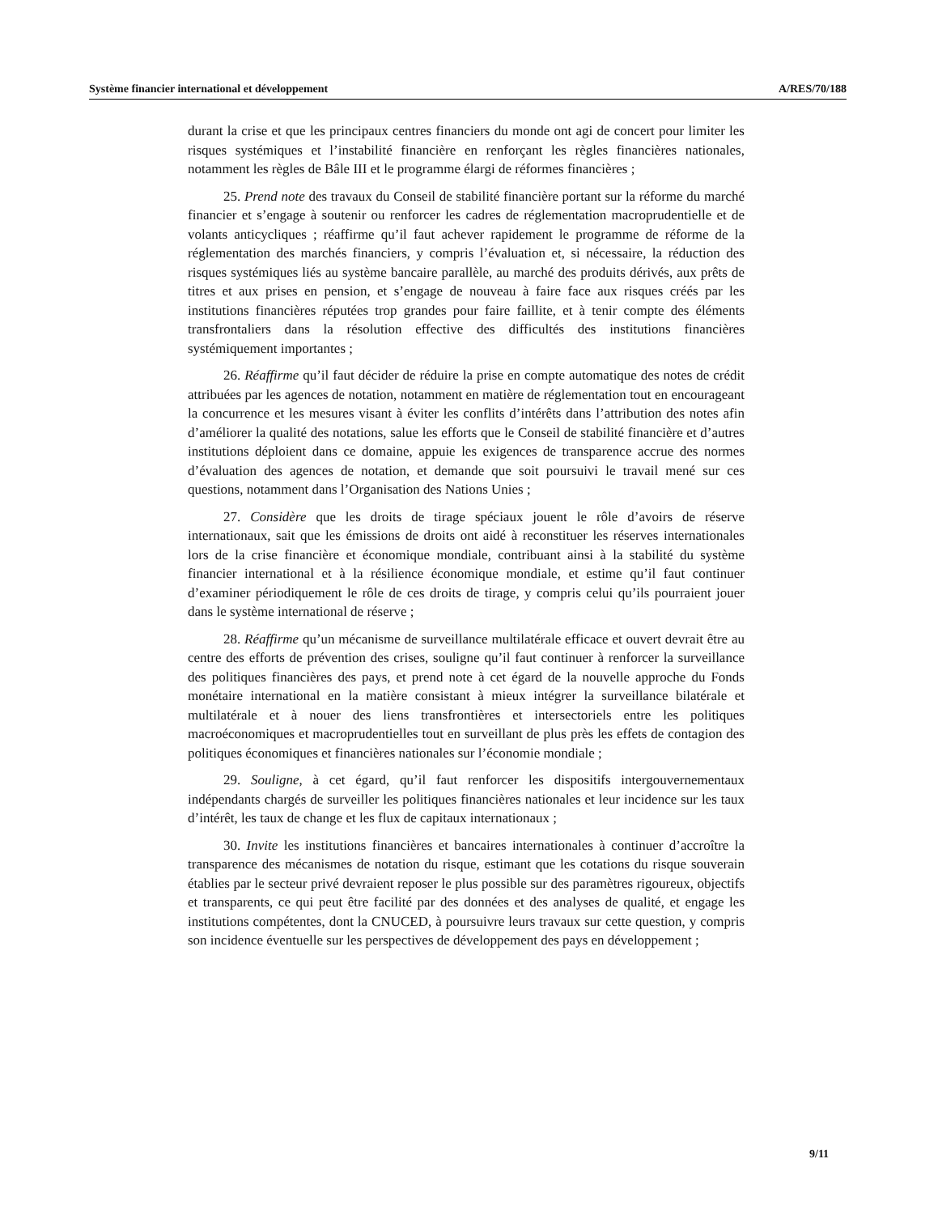Système financier international et développement A/RES/70/188
durant la crise et que les principaux centres financiers du monde ont agi de concert pour limiter les risques systémiques et l’instabilité financière en renforçant les règles financières nationales, notamment les règles de Bâle III et le programme élargi de réformes financières ;
25. Prend note des travaux du Conseil de stabilité financière portant sur la réforme du marché financier et s’engage à soutenir ou renforcer les cadres de réglementation macroprudentielle et de volants anticycliques ; réaffirme qu’il faut achever rapidement le programme de réforme de la réglementation des marchés financiers, y compris l’évaluation et, si nécessaire, la réduction des risques systémiques liés au système bancaire parallèle, au marché des produits dérivés, aux prêts de titres et aux prises en pension, et s’engage de nouveau à faire face aux risques créés par les institutions financières réputées trop grandes pour faire faillite, et à tenir compte des éléments transfrontaliers dans la résolution effective des difficultés des institutions financières systémiquement importantes ;
26. Réaffirme qu’il faut décider de réduire la prise en compte automatique des notes de crédit attribuées par les agences de notation, notamment en matière de réglementation tout en encourageant la concurrence et les mesures visant à éviter les conflits d’intérêts dans l’attribution des notes afin d’améliorer la qualité des notations, salue les efforts que le Conseil de stabilité financière et d’autres institutions déploient dans ce domaine, appuie les exigences de transparence accrue des normes d’évaluation des agences de notation, et demande que soit poursuivi le travail mené sur ces questions, notamment dans l’Organisation des Nations Unies ;
27. Considère que les droits de tirage spéciaux jouent le rôle d’avoirs de réserve internationaux, sait que les émissions de droits ont aidé à reconstituer les réserves internationales lors de la crise financière et économique mondiale, contribuant ainsi à la stabilité du système financier international et à la résilience économique mondiale, et estime qu’il faut continuer d’examiner périodiquement le rôle de ces droits de tirage, y compris celui qu’ils pourraient jouer dans le système international de réserve ;
28. Réaffirme qu’un mécanisme de surveillance multilatérale efficace et ouvert devrait être au centre des efforts de prévention des crises, souligne qu’il faut continuer à renforcer la surveillance des politiques financières des pays, et prend note à cet égard de la nouvelle approche du Fonds monétaire international en la matière consistant à mieux intégrer la surveillance bilatérale et multilatérale et à nouer des liens transfrontières et intersectoriels entre les politiques macroéconomiques et macroprudentielles tout en surveillant de plus près les effets de contagion des politiques économiques et financières nationales sur l’économie mondiale ;
29. Souligne, à cet égard, qu’il faut renforcer les dispositifs intergouvernementaux indépendants chargés de surveiller les politiques financières nationales et leur incidence sur les taux d’intérêt, les taux de change et les flux de capitaux internationaux ;
30. Invite les institutions financières et bancaires internationales à continuer d’accroître la transparence des mécanismes de notation du risque, estimant que les cotations du risque souverain établies par le secteur privé devraient reposer le plus possible sur des paramètres rigoureux, objectifs et transparents, ce qui peut être facilité par des données et des analyses de qualité, et engage les institutions compétentes, dont la CNUCED, à poursuivre leurs travaux sur cette question, y compris son incidence éventuelle sur les perspectives de développement des pays en développement ;
9/11